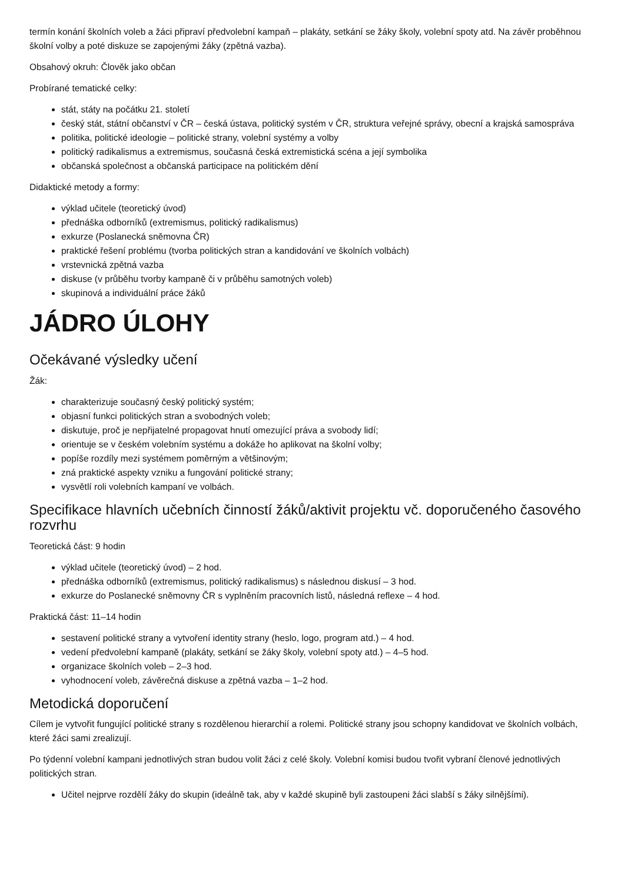termín konání školních voleb a žáci připraví předvolební kampaň – plakáty, setkání se žáky školy, volební spoty atd. Na závěr proběhnou školní volby a poté diskuze se zapojenými žáky (zpětná vazba).
Obsahový okruh: Člověk jako občan
Probírané tematické celky:
stát, státy na počátku 21. století
český stát, státní občanství v ČR – česká ústava, politický systém v ČR, struktura veřejné správy, obecní a krajská samospráva
politika, politické ideologie – politické strany, volební systémy a volby
politický radikalismus a extremismus, současná česká extremistická scéna a její symbolika
občanská společnost a občanská participace na politickém dění
Didaktické metody a formy:
výklad učitele (teoretický úvod)
přednáška odborníků (extremismus, politický radikalismus)
exkurze (Poslanecká sněmovna ČR)
praktické řešení problému (tvorba politických stran a kandidování ve školních volbách)
vrstevnická zpětná vazba
diskuse (v průběhu tvorby kampaně či v průběhu samotných voleb)
skupinová a individuální práce žáků
JÁDRO ÚLOHY
Očekávané výsledky učení
Žák:
charakterizuje současný český politický systém;
objasní funkci politických stran a svobodných voleb;
diskutuje, proč je nepřijatelné propagovat hnutí omezující práva a svobody lidí;
orientuje se v českém volebním systému a dokáže ho aplikovat na školní volby;
popíše rozdíly mezi systémem poměrným a většinovým;
zná praktické aspekty vzniku a fungování politické strany;
vysvětlí roli volebních kampaní ve volbách.
Specifikace hlavních učebních činností žáků/aktivit projektu vč. doporučeného časového rozvrhu
Teoretická část: 9 hodin
výklad učitele (teoretický úvod) – 2 hod.
přednáška odborníků (extremismus, politický radikalismus) s následnou diskusí – 3 hod.
exkurze do Poslanecké sněmovny ČR s vyplněním pracovních listů, následná reflexe – 4 hod.
Praktická část: 11–14 hodin
sestavení politické strany a vytvoření identity strany (heslo, logo, program atd.) – 4 hod.
vedení předvolební kampaně (plakáty, setkání se žáky školy, volební spoty atd.) – 4–5 hod.
organizace školních voleb – 2–3 hod.
vyhodnocení voleb, závěrečná diskuse a zpětná vazba – 1–2 hod.
Metodická doporučení
Cílem je vytvořit fungující politické strany s rozdělenou hierarchií a rolemi. Politické strany jsou schopny kandidovat ve školních volbách, které žáci sami zrealizují.
Po týdenní volební kampani jednotlivých stran budou volit žáci z celé školy. Volební komisi budou tvořit vybraní členové jednotlivých politických stran.
Učitel nejprve rozdělí žáky do skupin (ideálně tak, aby v každé skupině byli zastoupeni žáci slabší s žáky silnějšími).